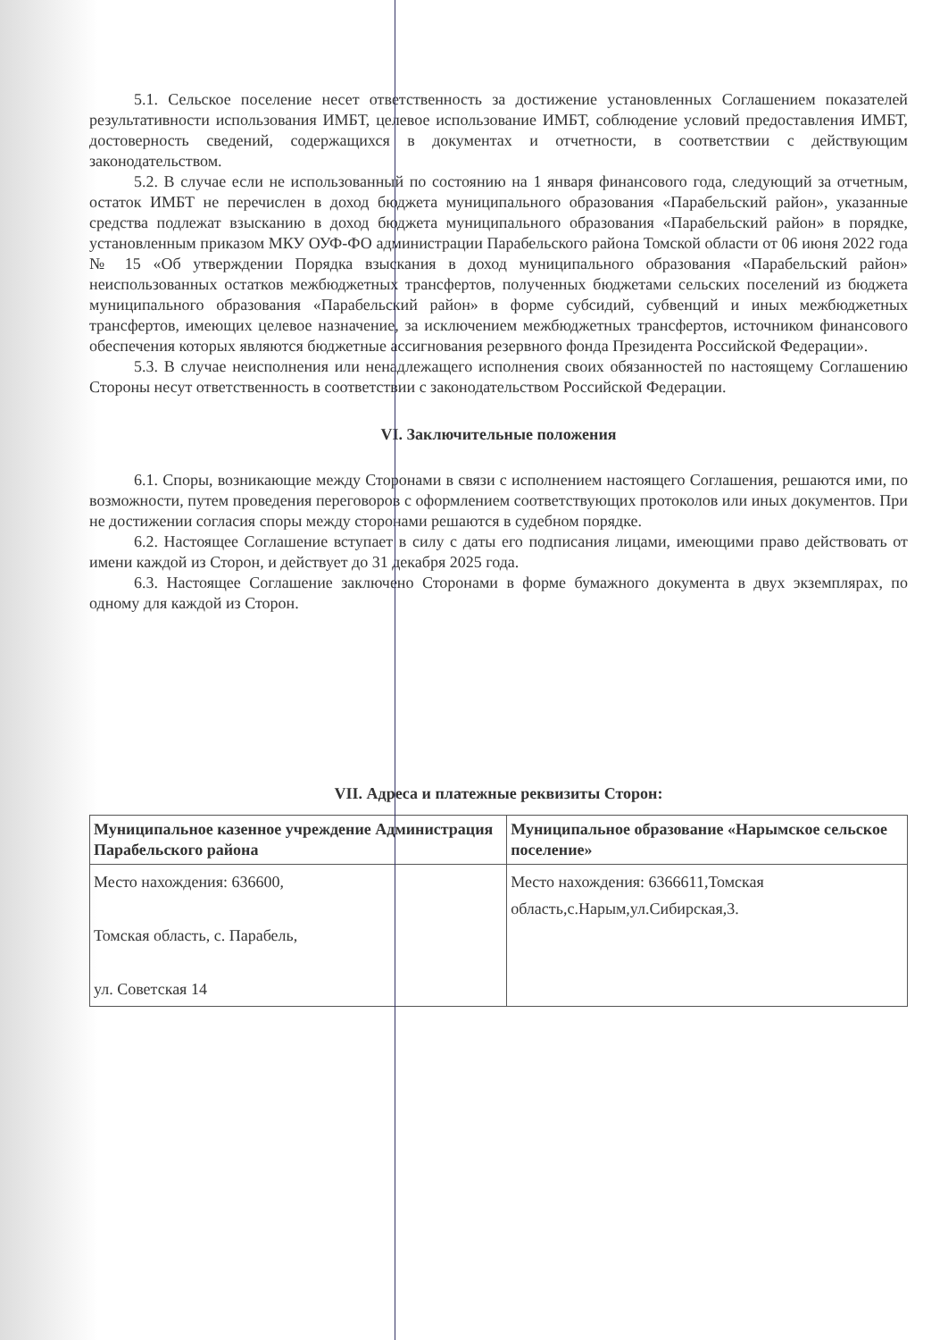5.1. Сельское поселение несет ответственность за достижение установленных Соглашением показателей результативности использования ИМБТ, целевое использование ИМБТ, соблюдение условий предоставления ИМБТ, достоверность сведений, содержащихся в документах и отчетности, в соответствии с действующим законодательством.
5.2. В случае если не использованный по состоянию на 1 января финансового года, следующий за отчетным, остаток ИМБТ не перечислен в доход бюджета муниципального образования «Парабельский район», указанные средства подлежат взысканию в доход бюджета муниципального образования «Парабельский район» в порядке, установленным приказом МКУ ОУФ-ФО администрации Парабельского района Томской области от 06 июня 2022 года № 15 «Об утверждении Порядка взыскания в доход муниципального образования «Парабельский район» неиспользованных остатков межбюджетных трансфертов, полученных бюджетами сельских поселений из бюджета муниципального образования «Парабельский район» в форме субсидий, субвенций и иных межбюджетных трансфертов, имеющих целевое назначение, за исключением межбюджетных трансфертов, источником финансового обеспечения которых являются бюджетные ассигнования резервного фонда Президента Российской Федерации».
5.3. В случае неисполнения или ненадлежащего исполнения своих обязанностей по настоящему Соглашению Стороны несут ответственность в соответствии с законодательством Российской Федерации.
VI. Заключительные положения
6.1. Споры, возникающие между Сторонами в связи с исполнением настоящего Соглашения, решаются ими, по возможности, путем проведения переговоров с оформлением соответствующих протоколов или иных документов. При не достижении согласия споры между сторонами решаются в судебном порядке.
6.2. Настоящее Соглашение вступает в силу с даты его подписания лицами, имеющими право действовать от имени каждой из Сторон, и действует до 31 декабря 2025 года.
6.3. Настоящее Соглашение заключено Сторонами в форме бумажного документа в двух экземплярах, по одному для каждой из Сторон.
VII. Адреса и платежные реквизиты Сторон:
| Муниципальное казенное учреждение Администрация Парабельского района | Муниципальное образование «Нарымское сельское поселение» |
| --- | --- |
| Место нахождения: 636600, Томская область, с. Парабель, ул. Советская 14 | Место нахождения: 6366611,Томская область,с.Нарым,ул.Сибирская,3. |